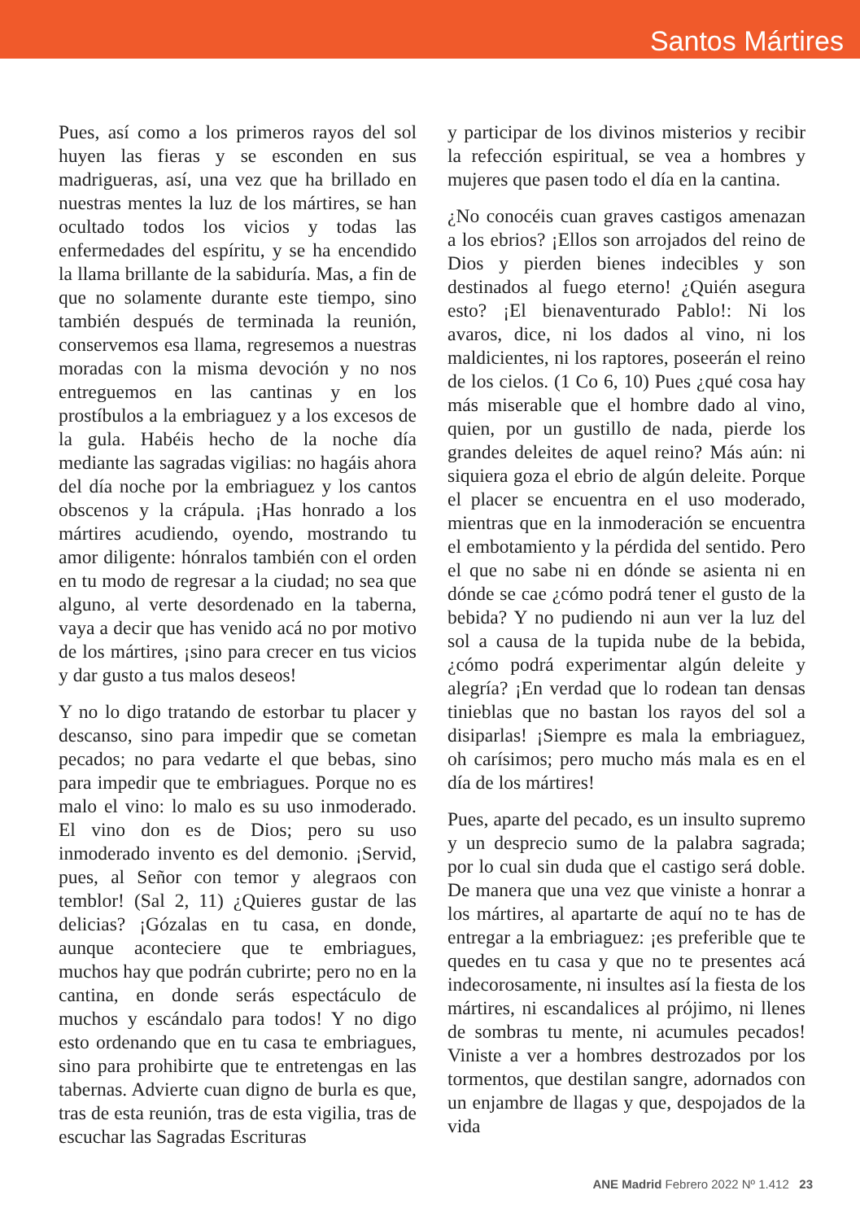Santos Mártires
Pues, así como a los primeros rayos del sol huyen las fieras y se esconden en sus madrigueras, así, una vez que ha brillado en nuestras mentes la luz de los mártires, se han ocultado todos los vicios y todas las enfermedades del espíritu, y se ha encendido la llama brillante de la sabiduría. Mas, a fin de que no solamente durante este tiempo, sino también después de terminada la reunión, conservemos esa llama, regresemos a nuestras moradas con la misma devoción y no nos entreguemos en las cantinas y en los prostíbulos a la embriaguez y a los excesos de la gula. Habéis hecho de la noche día mediante las sagradas vigilias: no hagáis ahora del día noche por la embriaguez y los cantos obscenos y la crápula. ¡Has honrado a los mártires acudiendo, oyendo, mostrando tu amor diligente: hónralos también con el orden en tu modo de regresar a la ciudad; no sea que alguno, al verte desordenado en la taberna, vaya a decir que has venido acá no por motivo de los mártires, ¡sino para crecer en tus vicios y dar gusto a tus malos deseos!
Y no lo digo tratando de estorbar tu placer y descanso, sino para impedir que se cometan pecados; no para vedarte el que bebas, sino para impedir que te embriagues. Porque no es malo el vino: lo malo es su uso inmoderado. El vino don es de Dios; pero su uso inmoderado invento es del demonio. ¡Servid, pues, al Señor con temor y alegraos con temblor! (Sal 2, 11) ¿Quieres gustar de las delicias? ¡Gózalas en tu casa, en donde, aunque aconteciere que te embriagues, muchos hay que podrán cubrirte; pero no en la cantina, en donde serás espectáculo de muchos y escándalo para todos! Y no digo esto ordenando que en tu casa te embriagues, sino para prohibirte que te entretengas en las tabernas. Advierte cuan digno de burla es que, tras de esta reunión, tras de esta vigilia, tras de escuchar las Sagradas Escrituras
y participar de los divinos misterios y recibir la refección espiritual, se vea a hombres y mujeres que pasen todo el día en la cantina.
¿No conocéis cuan graves castigos amenazan a los ebrios? ¡Ellos son arrojados del reino de Dios y pierden bienes indecibles y son destinados al fuego eterno! ¿Quién asegura esto? ¡El bienaventurado Pablo!: Ni los avaros, dice, ni los dados al vino, ni los maldicientes, ni los raptores, poseerán el reino de los cielos. (1 Co 6, 10) Pues ¿qué cosa hay más miserable que el hombre dado al vino, quien, por un gustillo de nada, pierde los grandes deleites de aquel reino? Más aún: ni siquiera goza el ebrio de algún deleite. Porque el placer se encuentra en el uso moderado, mientras que en la inmoderación se encuentra el embotamiento y la pérdida del sentido. Pero el que no sabe ni en dónde se asienta ni en dónde se cae ¿cómo podrá tener el gusto de la bebida? Y no pudiendo ni aun ver la luz del sol a causa de la tupida nube de la bebida, ¿cómo podrá experimentar algún deleite y alegría? ¡En verdad que lo rodean tan densas tinieblas que no bastan los rayos del sol a disiparlas! ¡Siempre es mala la embriaguez, oh carísimos; pero mucho más mala es en el día de los mártires!
Pues, aparte del pecado, es un insulto supremo y un desprecio sumo de la palabra sagrada; por lo cual sin duda que el castigo será doble. De manera que una vez que viniste a honrar a los mártires, al apartarte de aquí no te has de entregar a la embriaguez: ¡es preferible que te quedes en tu casa y que no te presentes acá indecorosamente, ni insultes así la fiesta de los mártires, ni escandalices al prójimo, ni llenes de sombras tu mente, ni acumules pecados! Viniste a ver a hombres destrozados por los tormentos, que destilan sangre, adornados con un enjambre de llagas y que, despojados de la vida
ANE Madrid Febrero 2022 Nº 1.412 23